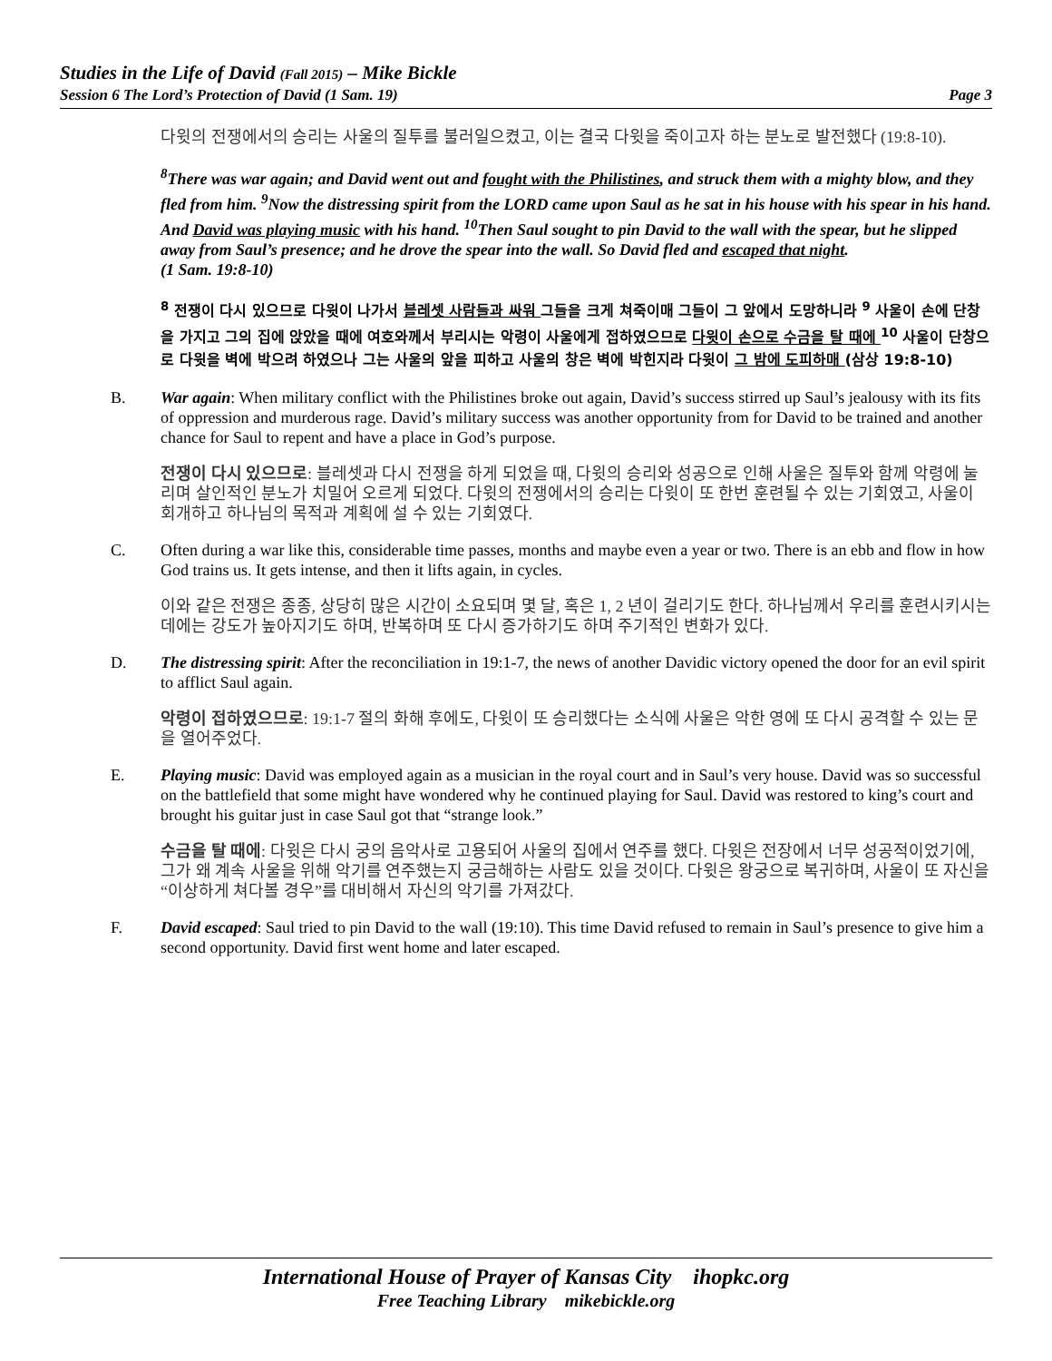Studies in the Life of David (Fall 2015) – Mike Bickle
Session 6 The Lord’s Protection of David (1 Sam. 19) Page 3
다윗의 전쟁에서의 승리는 사울의 질투를 불러일으켰고, 이는 결국 다윗을 죽이고자 하는 분노로 발전했다 (19:8-10).
<sup>8</sup> There was war again; and David went out and fought with the Philistines, and struck them with a mighty blow, and they fled from him. <sup>9</sup>Now the distressing spirit from the LORD came upon Saul as he sat in his house with his spear in his hand. And David was playing music with his hand. <sup>10</sup>Then Saul sought to pin David to the wall with the spear, but he slipped away from Saul’s presence; and he drove the spear into the wall. So David fled and escaped that night.
(1 Sam. 19:8-10)
<sup>8</sup> 전쟁이 다시 있으므로 다윗이 나가서 블레셋 사람들과 싸워 그들을 크게 쳐죽이매 그들이 그 앞에서 도망하니라 <sup>9</sup> 사울이 손에 단창을 가지고 그의 집에 앉았을 때에 여호와께서 부리시는 악령이 사울에게 접하였으므로 다윗이 손으로 수금을 탈 때에 <sup>10</sup> 사울이 단창으로 다윗을 벽에 박으려 하였으나 그는 사울의 앞을 피하고 사울의 창은 벽에 박힌지라 다윗이 그 밤에 도피하매 (삼상 19:8-10)
B. War again: When military conflict with the Philistines broke out again, David’s success stirred up Saul’s jealousy with its fits of oppression and murderous rage. David’s military success was another opportunity from for David to be trained and another chance for Saul to repent and have a place in God’s purpose.
전쟁이 다시 있으므로: 블레셋과 다시 전쟁을 하게 되었을 때, 다윗의 승리와 성공으로 인해 사울은 질투와 함께 악령에 눌리며 살인적인 분노가 치밀어 오르게 되었다. 다윗의 전쟁에서의 승리는 다윗이 또 한번 훈련될 수 있는 기회였고, 사울이 회개하고 하나님의 목적과 계획에 설 수 있는 기회였다.
C. Often during a war like this, considerable time passes, months and maybe even a year or two. There is an ebb and flow in how God trains us. It gets intense, and then it lifts again, in cycles.
이와 같은 전쟁은 종종, 상당히 많은 시간이 소요되며 몇 달, 혹은 1, 2 년이 걸리기도 한다. 하나님께서 우리를 훈련시키시는 데에는 강도가 높아지기도 하며, 반복하며 또 다시 증가하기도 하며 주기적인 변화가 있다.
D. The distressing spirit: After the reconciliation in 19:1-7, the news of another Davidic victory opened the door for an evil spirit to afflict Saul again.
악령이 접하였으므로: 19:1-7 절의 화해 후에도, 다윗이 또 승리했다는 소식에 사울은 악한 영에 또 다시 공격할 수 있는 문을 열어주었다.
E. Playing music: David was employed again as a musician in the royal court and in Saul’s very house. David was so successful on the battlefield that some might have wondered why he continued playing for Saul. David was restored to king’s court and brought his guitar just in case Saul got that “strange look.”
수금을 탈 때에: 다윗은 다시 궁의 음악사로 고용되어 사울의 집에서 연주를 했다. 다윗은 전장에서 너무 성공적이었기에, 그가 왜 계속 사울을 위해 악기를 연주했는지 궁금해하는 사람도 있을 것이다. 다윗은 왕궁으로 복귀하며, 사울이 또 자신을 “이상하게 쳐다볼 경우”를 대비해서 자신의 악기를 가져갔다.
F. David escaped: Saul tried to pin David to the wall (19:10). This time David refused to remain in Saul’s presence to give him a second opportunity. David first went home and later escaped.
International House of Prayer of Kansas City ihopkc.org
Free Teaching Library mikebickle.org